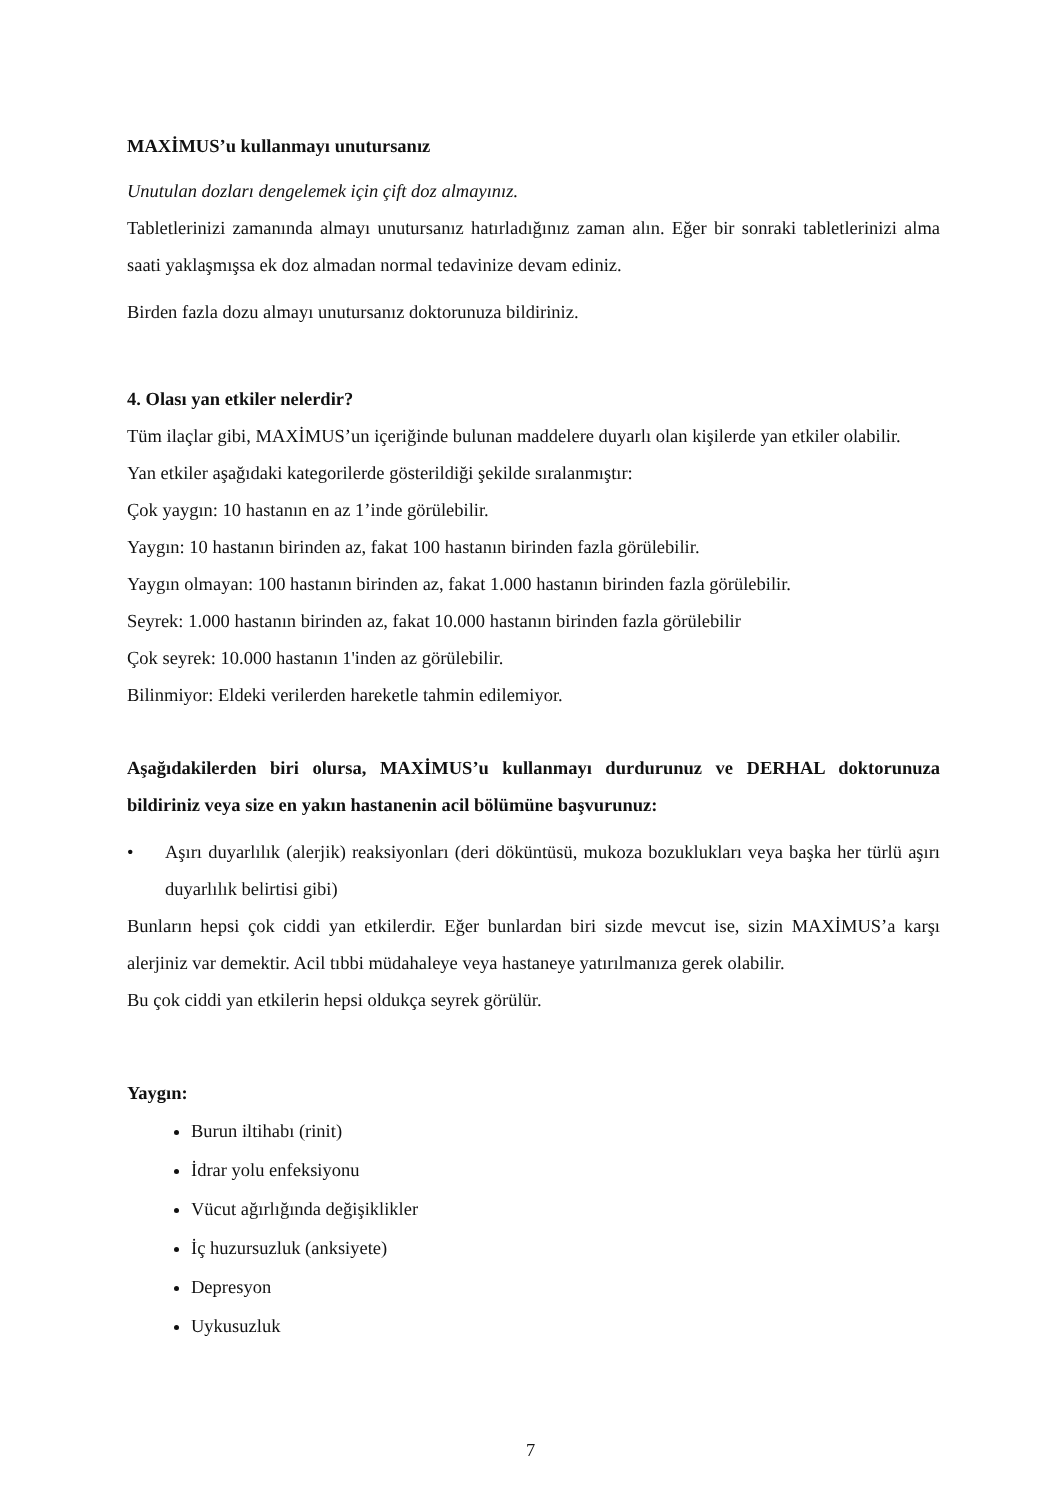MAXİMUS’u kullanmayı unutursanız
Unutulan dozları dengelemek için çift doz almayınız.
Tabletlerinizi zamanında almayı unutursanız hatırladığınız zaman alın. Eğer bir sonraki tabletlerinizi alma saati yaklaşmışsa ek doz almadan normal tedavinize devam ediniz.
Birden fazla dozu almayı unutursanız doktorunuza bildiriniz.
4. Olası yan etkiler nelerdir?
Tüm ilaçlar gibi, MAXİMUS’un içeriğinde bulunan maddelere duyarlı olan kişilerde yan etkiler olabilir.
Yan etkiler aşağıdaki kategorilerde gösterildiği şekilde sıralanmıştır:
Çok yaygın: 10 hastanın en az 1’inde görülebilir.
Yaygın: 10 hastanın birinden az, fakat 100 hastanın birinden fazla görülebilir.
Yaygın olmayan: 100 hastanın birinden az, fakat 1.000 hastanın birinden fazla görülebilir.
Seyrek: 1.000 hastanın birinden az, fakat 10.000 hastanın birinden fazla görülebilir
Çok seyrek: 10.000 hastanın 1'inden az görülebilir.
Bilinmiyor: Eldeki verilerden hareketle tahmin edilemiyor.
Aşağıdakilerden biri olursa, MAXİMUS’u kullanmayı durdurunuz ve DERHAL doktorunuza bildiriniz veya size en yakın hastanenin acil bölümüne başvurunuz:
• Aşırı duyarlılık (alerjik) reaksiyonları (deri döküntüsü, mukoza bozuklukları veya başka her türlü aşırı duyarlılık belirtisi gibi)
Bunların hepsi çok ciddi yan etkilerdir. Eğer bunlardan biri sizde mevcut ise, sizin MAXİMUS’a karşı alerjiniz var demektir. Acil tıbbi müdahaleye veya hastaneye yatırılmanıza gerek olabilir.
Bu çok ciddi yan etkilerin hepsi oldukça seyrek görülür.
Yaygın:
Burun iltihabı (rinit)
İdrar yolu enfeksiyonu
Vücut ağırlığında değişiklikler
İç huzursuzluk (anksiyete)
Depresyon
Uykusuzluk
7